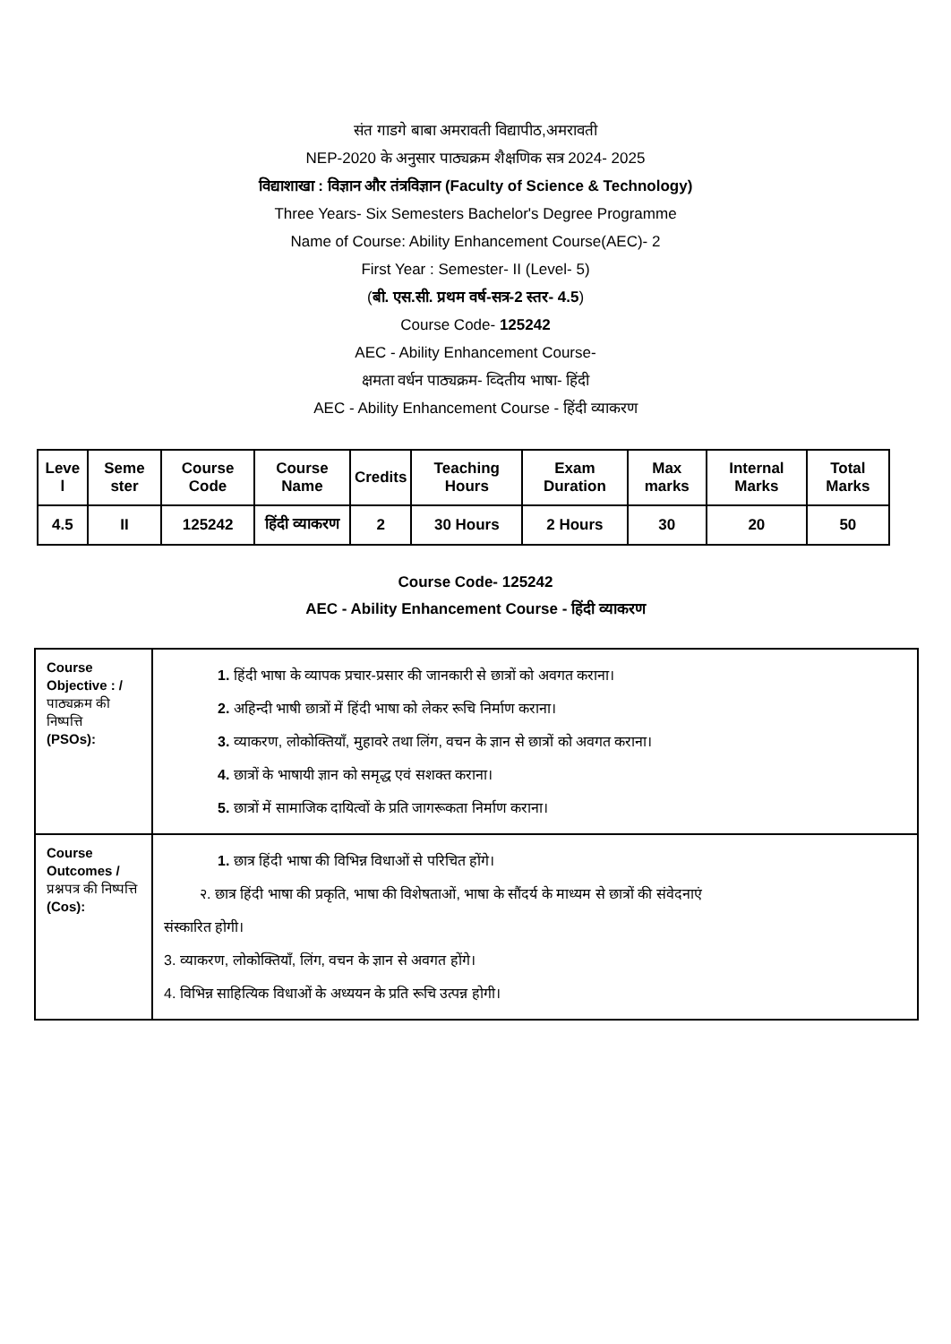संत गाडगे बाबा अमरावती विद्यापीठ,अमरावती
NEP-2020 के अनुसार पाठ्यक्रम शैक्षणिक सत्र 2024- 2025
विद्याशाखा : विज्ञान और तंत्रविज्ञान (Faculty of Science & Technology)
Three Years- Six Semesters Bachelor's Degree Programme
Name of Course: Ability Enhancement Course(AEC)- 2
First Year : Semester- II (Level- 5)
(बी. एस.सी. प्रथम वर्ष-सत्र-2 स्तर- 4.5)
Course Code- 125242
AEC - Ability Enhancement Course-
क्षमता वर्धन पाठ्यक्रम- व्दितीय भाषा- हिंदी
AEC - Ability Enhancement Course - हिंदी व्याकरण
| Leve l | Seme ster | Course Code | Course Name | Credits | Teaching Hours | Exam Duration | Max marks | Internal Marks | Total Marks |
| --- | --- | --- | --- | --- | --- | --- | --- | --- | --- |
| 4.5 | II | 125242 | हिंदी व्याकरण | 2 | 30 Hours | 2 Hours | 30 | 20 | 50 |
Course Code- 125242
AEC - Ability Enhancement Course - हिंदी व्याकरण
| Course Objective : / पाठ्यक्रम की निष्पत्ति (PSOs): | 1. हिंदी भाषा के व्यापक प्रचार-प्रसार की जानकारी से छात्रों को अवगत कराना। 2. अहिन्दी भाषी छात्रों में हिंदी भाषा को लेकर रूचि निर्माण कराना। 3. व्याकरण, लोकोक्तियाँ, मुहावरे तथा लिंग, वचन के ज्ञान से छात्रों को अवगत कराना। 4. छात्रों के भाषायी ज्ञान को समृद्ध एवं सशक्त कराना। 5. छात्रों में सामाजिक दायित्वों के प्रति जागरूकता निर्माण कराना। |
| Course Outcomes / प्रश्नपत्र की निष्पत्ति (Cos): | 1. छात्र हिंदी भाषा की विभिन्न विधाओं से परिचित होंगे। २. छात्र हिंदी भाषा की प्रकृति, भाषा की विशेषताओं, भाषा के सौंदर्य के माध्यम से छात्रों की संवेदनाएं संस्कारित होगी। 3. व्याकरण, लोकोक्तियाँ, लिंग, वचन के ज्ञान से अवगत होंगे। 4. विभिन्न साहित्यिक विधाओं के अध्ययन के प्रति रूचि उत्पन्न होगी। |